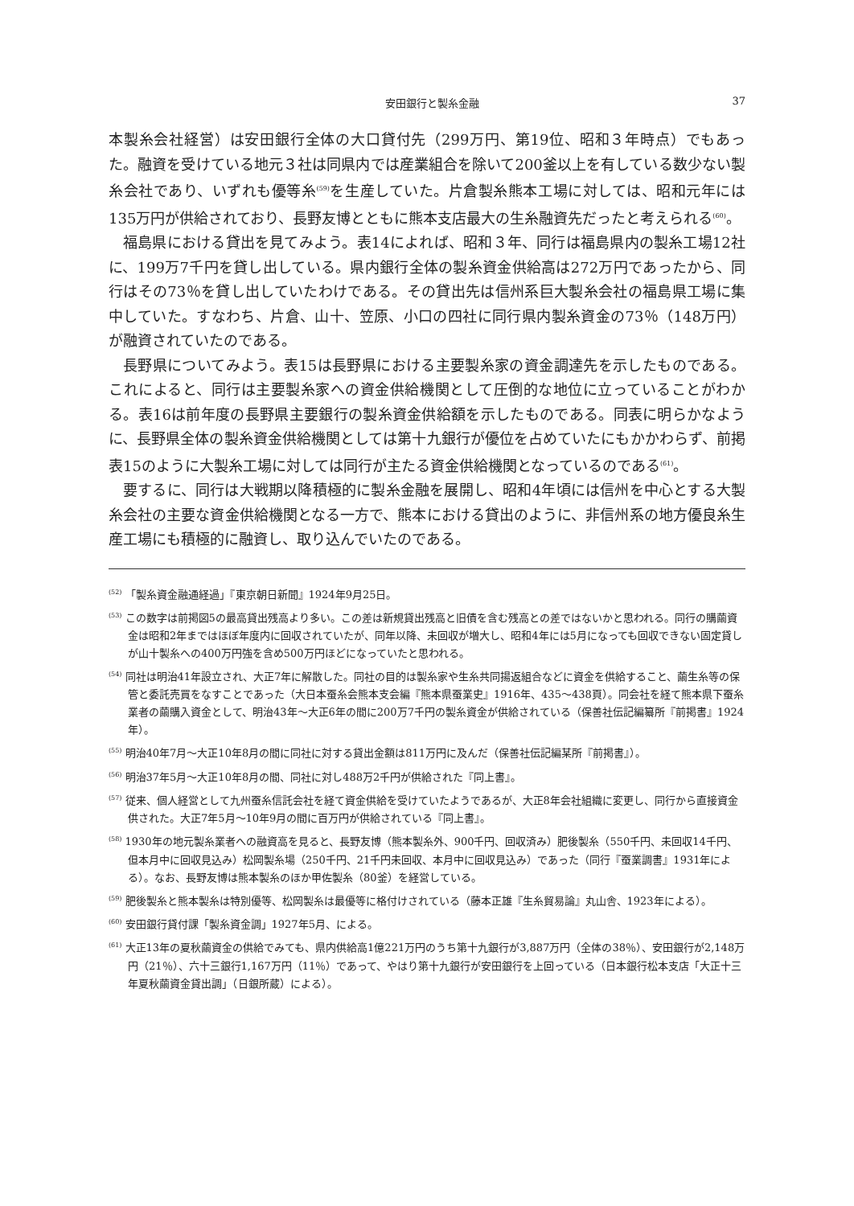安田銀行と製糸金融 37
本製糸会社経営）は安田銀行全体の大口貸付先（299万円、第19位、昭和３年時点）でもあった。融資を受けている地元３社は同県内では産業組合を除いて200釜以上を有している数少ない製糸会社であり、いずれも優等糸<sup>(59)</sup>を生産していた。片倉製糸熊本工場に対しては、昭和元年には135万円が供給されており、長野友博とともに熊本支店最大の生糸融資先だったと考えられる<sup>(60)</sup>。
福島県における貸出を見てみよう。表14によれば、昭和３年、同行は福島県内の製糸工場12社に、199万7千円を貸し出している。県内銀行全体の製糸資金供給高は272万円であったから、同行はその73％を貸し出していたわけである。その貸出先は信州系巨大製糸会社の福島県工場に集中していた。すなわち、片倉、山十、笠原、小口の四社に同行県内製糸資金の73％（148万円）が融資されていたのである。
長野県についてみよう。表15は長野県における主要製糸家の資金調達先を示したものである。これによると、同行は主要製糸家への資金供給機関として圧倒的な地位に立っていることがわかる。表16は前年度の長野県主要銀行の製糸資金供給額を示したものである。同表に明らかなように、長野県全体の製糸資金供給機関としては第十九銀行が優位を占めていたにもかかわらず、前掲表15のように大製糸工場に対しては同行が主たる資金供給機関となっているのである<sup>(61)</sup>。
要するに、同行は大戦期以降積極的に製糸金融を展開し、昭和4年頃には信州を中心とする大製糸会社の主要な資金供給機関となる一方で、熊本における貸出のように、非信州系の地方優良糸生産工場にも積極的に融資し、取り込んでいたのである。
<sup>(52)</sup> 「製糸資金融通経過」『東京朝日新聞』1924年9月25日。
<sup>(53)</sup> この数字は前掲図5の最高貸出残高より多い。この差は新規貸出残高と旧債を含む残高との差ではないかと思われる。同行の購繭資金は昭和2年まではほぼ年度内に回収されていたが、同年以降、未回収が増大し、昭和4年には5月になっても回収できない固定貸しが山十製糸への400万円強を含め500万円ほどになっていたと思われる。
<sup>(54)</sup> 同社は明治41年設立され、大正7年に解散した。同社の目的は製糸家や生糸共同揚返組合などに資金を供給すること、繭生糸等の保管と委託売買をなすことであった（大日本蚕糸会熊本支会編『熊本県蚕業史』1916年、435〜438頁）。同会社を経て熊本県下蚕糸業者の繭購入資金として、明治43年〜大正6年の間に200万7千円の製糸資金が供給されている（保善社伝記編纂所『前掲書』1924年）。
<sup>(55)</sup> 明治40年7月〜大正10年8月の間に同社に対する貸出金額は811万円に及んだ（保善社伝記編某所『前掲書』）。
<sup>(56)</sup> 明治37年5月〜大正10年8月の間、同社に対し488万2千円が供給された『同上書』。
<sup>(57)</sup> 従来、個人経営として九州蚕糸信託会社を経て資金供給を受けていたようであるが、大正8年会社組織に変更し、同行から直接資金供された。大正7年5月〜10年9月の間に百万円が供給されている『同上書』。
<sup>(58)</sup> 1930年の地元製糸業者への融資高を見ると、長野友博（熊本製糸外、900千円、回収済み）肥後製糸（550千円、未回収14千円、但本月中に回収見込み）松岡製糸場（250千円、21千円未回収、本月中に回収見込み）であった（同行『蚕業調書』1931年による）。なお、長野友博は熊本製糸のほか甲佐製糸（80釜）を経営している。
<sup>(59)</sup> 肥後製糸と熊本製糸は特別優等、松岡製糸は最優等に格付けされている（藤本正雄『生糸貿易論』丸山舎、1923年による）。
<sup>(60)</sup> 安田銀行貸付課「製糸資金調」1927年5月、による。
<sup>(61)</sup> 大正13年の夏秋繭資金の供給でみても、県内供給高1億221万円のうち第十九銀行が3,887万円（全体の38％）、安田銀行が2,148万円（21％）、六十三銀行1,167万円（11％）であって、やはり第十九銀行が安田銀行を上回っている（日本銀行松本支店「大正十三年夏秋繭資金貸出調」（日銀所蔵）による）。